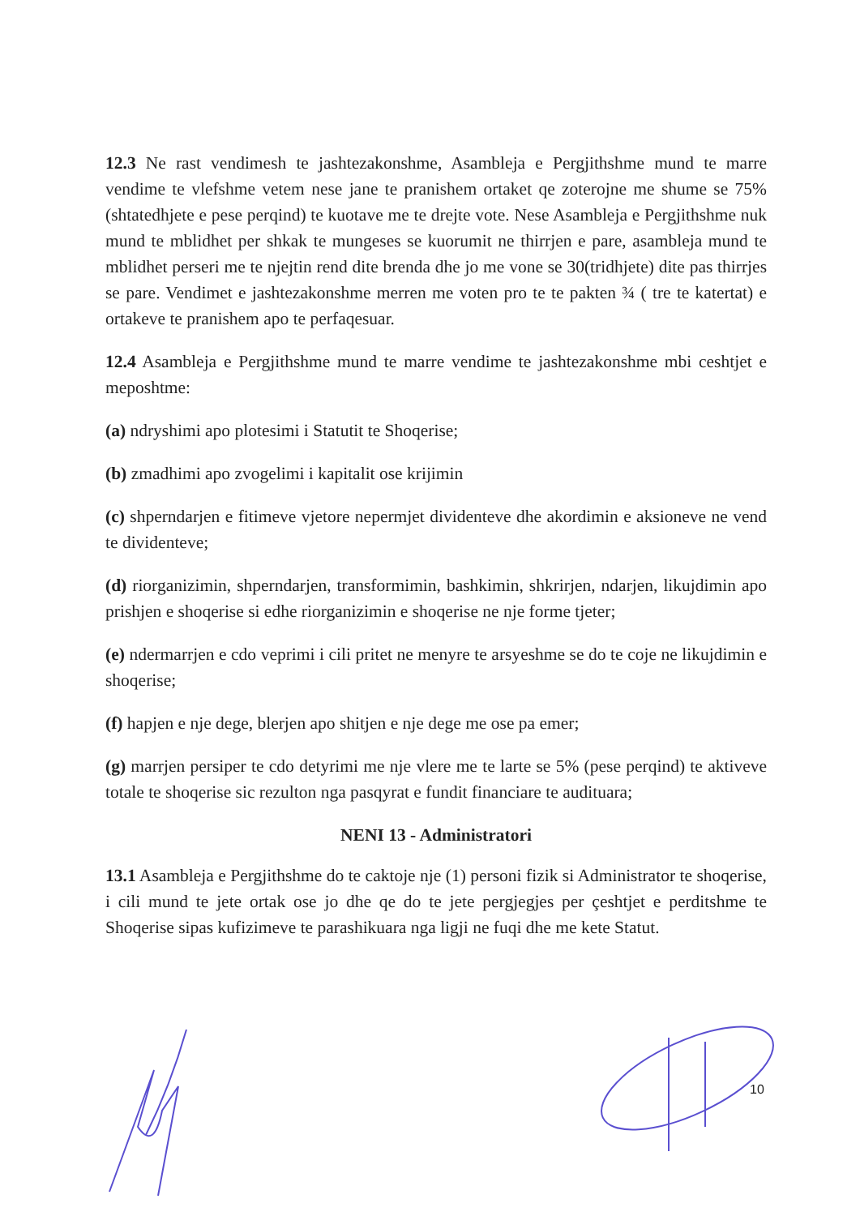12.3 Ne rast vendimesh te jashtezakonshme, Asambleja e Pergjithshme mund te marre vendime te vlefshme vetem nese jane te pranishem ortaket qe zoterojne me shume se 75% (shtatedhjete e pese perqind) te kuotave me te drejte vote. Nese Asambleja e Pergjithshme nuk mund te mblidhet per shkak te mungeses se kuorumit ne thirrjen e pare, asambleja mund te mblidhet perseri me te njejtin rend dite brenda dhe jo me vone se 30(tridhjete) dite pas thirrjes se pare. Vendimet e jashtezakonshme merren me voten pro te te pakten ¾ ( tre te katertat) e ortakeve te pranishem apo te perfaqesuar.
12.4 Asambleja e Pergjithshme mund te marre vendime te jashtezakonshme mbi ceshtjet e meposhtme:
(a) ndryshimi apo plotesimi i Statutit te Shoqerise;
(b) zmadhimi apo zvogelimi i kapitalit ose krijimin
(c) shperndarjen e fitimeve vjetore nepermjet dividenteve dhe akordimin e aksioneve ne vend te dividenteve;
(d) riorganizimin, shperndarjen, transformimin, bashkimin, shkrirjen, ndarjen, likujdimin apo prishjen e shoqerise si edhe riorganizimin e shoqerise ne nje forme tjeter;
(e) ndermarrjen e cdo veprimi i cili pritet ne menyre te arsyeshme se do te coje ne likujdimin e shoqerise;
(f) hapjen e nje dege, blerjen apo shitjen e nje dege me ose pa emer;
(g) marrjen persiper te cdo detyrimi me nje vlere me te larte se 5% (pese perqind) te aktiveve totale te shoqerise sic rezulton nga pasqyrat e fundit financiare te audituara;
NENI 13 - Administratori
13.1 Asambleja e Pergjithshme do te caktoje nje (1) personi fizik si Administrator te shoqerise, i cili mund te jete ortak ose jo dhe qe do te jete pergjegjes per çeshtjet e perditshme te Shoqerise sipas kufizimeve te parashikuara nga ligji ne fuqi dhe me kete Statut.
10